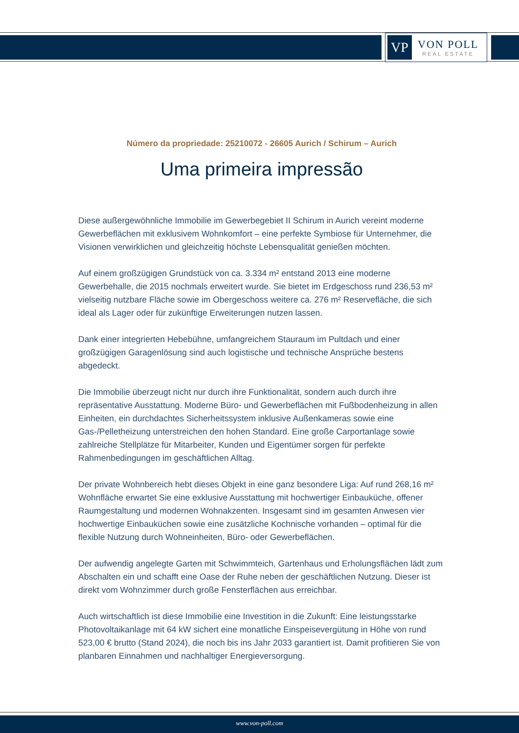VP
VON POLL
REAL ESTATE
Número da propriedade: 25210072 - 26605 Aurich / Schirum – Aurich
Uma primeira impressão
Diese außergewöhnliche Immobilie im Gewerbegebiet II Schirum in Aurich vereint moderne Gewerbeflächen mit exklusivem Wohnkomfort – eine perfekte Symbiose für Unternehmer, die Visionen verwirklichen und gleichzeitig höchste Lebensqualität genießen möchten.
Auf einem großzügigen Grundstück von ca. 3.334 m² entstand 2013 eine moderne Gewerbehalle, die 2015 nochmals erweitert wurde. Sie bietet im Erdgeschoss rund 236,53 m² vielseitig nutzbare Fläche sowie im Obergeschoss weitere ca. 276 m² Reservefläche, die sich ideal als Lager oder für zukünftige Erweiterungen nutzen lassen.
Dank einer integrierten Hebebühne, umfangreichem Stauraum im Pultdach und einer großzügigen Garagenlösung sind auch logistische und technische Ansprüche bestens abgedeckt.
Die Immobilie überzeugt nicht nur durch ihre Funktionalität, sondern auch durch ihre repräsentative Ausstattung. Moderne Büro- und Gewerbeflächen mit Fußbodenheizung in allen Einheiten, ein durchdachtes Sicherheitssystem inklusive Außenkameras sowie eine Gas-/Pelletheizung unterstreichen den hohen Standard. Eine große Carportanlage sowie zahlreiche Stellplätze für Mitarbeiter, Kunden und Eigentümer sorgen für perfekte Rahmenbedingungen im geschäftlichen Alltag.
Der private Wohnbereich hebt dieses Objekt in eine ganz besondere Liga: Auf rund 268,16 m² Wohnfläche erwartet Sie eine exklusive Ausstattung mit hochwertiger Einbauküche, offener Raumgestaltung und modernen Wohnakzenten. Insgesamt sind im gesamten Anwesen vier hochwertige Einbauküchen sowie eine zusätzliche Kochnische vorhanden – optimal für die flexible Nutzung durch Wohneinheiten, Büro- oder Gewerbeflächen.
Der aufwendig angelegte Garten mit Schwimmteich, Gartenhaus und Erholungsflächen lädt zum Abschalten ein und schafft eine Oase der Ruhe neben der geschäftlichen Nutzung. Dieser ist direkt vom Wohnzimmer durch große Fensterflächen aus erreichbar.
Auch wirtschaftlich ist diese Immobilie eine Investition in die Zukunft: Eine leistungsstarke Photovoltaikanlage mit 64 kW sichert eine monatliche Einspeisevergütung in Höhe von rund 523,00 € brutto (Stand 2024), die noch bis ins Jahr 2033 garantiert ist. Damit profitieren Sie von planbaren Einnahmen und nachhaltiger Energieversorgung.
www.von-poll.com